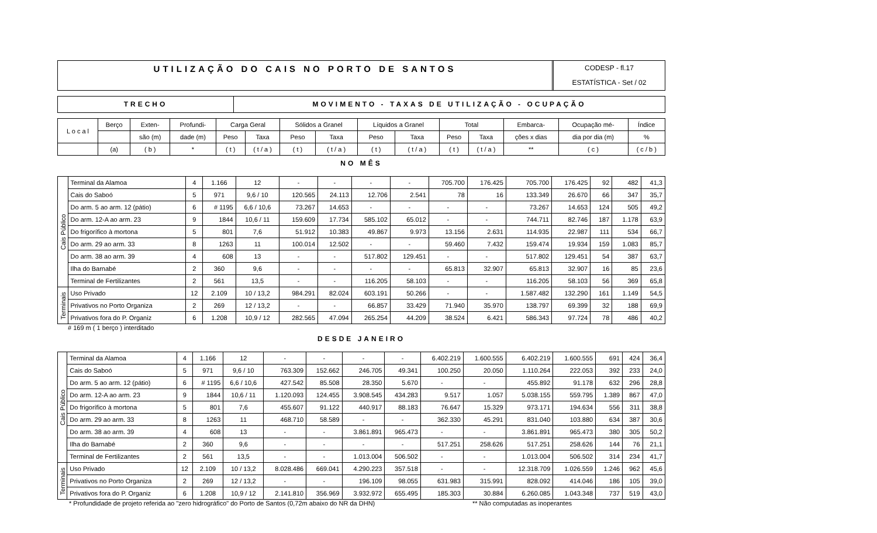UTILIZAÇÃO DO CAIS NO PORTO DE SANTOS
CODESP - fl.17
ESTATÍSTICA - Set / 02
TRECHO MOVIMENTO - TAXAS DE UTILIZAÇÃO - OCUPAÇÃO
| L o c a l | Berço | Exten- | Profundi- | Carga Geral | | Sólidos a Granel | | Líquidos a Granel | | Total | | Embarca- | Ocupação mé- | Índice |
| --- | --- | --- | --- | --- | --- | --- | --- | --- | --- | --- | --- | --- | --- | --- |
| | | são (m) | dade (m) | Peso | Taxa | Peso | Taxa | Peso | Taxa | Peso | Taxa | ções x dias | dia por dia (m) | % |
| | (a) | ( b ) | * | ( t ) | ( t / a ) | ( t ) | ( t / a ) | ( t ) | ( t / a ) | ( t ) | ( t / a ) | ** | ( c ) | ( c / b ) |
NO MÊS
| Cais Público | Terminal da Alamoa | 4 | 1.166 | 12 | - | - | - | - | 705.700 | 176.425 | 705.700 | 176.425 | 92 | 482 | 41,3 |
| | Cais do Saboó | 5 | 971 | 9,6 / 10 | 120.565 | 24.113 | 12.706 | 2.541 | 78 | 16 | 133.349 | 26.670 | 66 | 347 | 35,7 |
| | Do arm. 5 ao arm. 12 (pátio) | 6 | # 1195 | 6,6 / 10,6 | 73.267 | 14.653 | - | - | - | - | 73.267 | 14.653 | 124 | 505 | 49,2 |
| | Do arm. 12-A ao arm. 23 | 9 | 1844 | 10,6 / 11 | 159.609 | 17.734 | 585.102 | 65.012 | - | - | 744.711 | 82.746 | 187 | 1.178 | 63,9 |
| | Do frigorífico à mortona | 5 | 801 | 7,6 | 51.912 | 10.383 | 49.867 | 9.973 | 13.156 | 2.631 | 114.935 | 22.987 | 111 | 534 | 66,7 |
| | Do arm. 29 ao arm. 33 | 8 | 1263 | 11 | 100.014 | 12.502 | - | - | 59.460 | 7.432 | 159.474 | 19.934 | 159 | 1.083 | 85,7 |
| | Do arm. 38 ao arm. 39 | 4 | 608 | 13 | - | - | 517.802 | 129.451 | - | - | 517.802 | 129.451 | 54 | 387 | 63,7 |
| | Ilha do Barnabé | 2 | 360 | 9,6 | - | - | - | - | 65.813 | 32.907 | 65.813 | 32.907 | 16 | 85 | 23,6 |
| | Terminal de Fertilizantes | 2 | 561 | 13,5 | - | - | 116.205 | 58.103 | - | - | 116.205 | 58.103 | 56 | 369 | 65,8 |
| Terminais | Uso Privado | 12 | 2.109 | 10 / 13,2 | 984.291 | 82.024 | 603.191 | 50.266 | - | - | 1.587.482 | 132.290 | 161 | 1.149 | 54,5 |
| | Privativos no Porto Organiza | 2 | 269 | 12 / 13,2 | - | - | 66.857 | 33.429 | 71.940 | 35.970 | 138.797 | 69.399 | 32 | 188 | 69,9 |
| | Privativos fora do P. Organiz | 6 | 1.208 | 10,9 / 12 | 282.565 | 47.094 | 265.254 | 44.209 | 38.524 | 6.421 | 586.343 | 97.724 | 78 | 486 | 40,2 |
# 169 m ( 1 berço ) interditado
DESDE JANEIRO
| Cais Público | Terminal da Alamoa | 4 | 1.166 | 12 | - | - | - | - | 6.402.219 | 1.600.555 | 6.402.219 | 1.600.555 | 691 | 424 | 36,4 |
| | Cais do Saboó | 5 | 971 | 9,6 / 10 | 763.309 | 152.662 | 246.705 | 49.341 | 100.250 | 20.050 | 1.110.264 | 222.053 | 392 | 233 | 24,0 |
| | Do arm. 5 ao arm. 12 (pátio) | 6 | # 1195 | 6,6 / 10,6 | 427.542 | 85.508 | 28.350 | 5.670 | - | - | 455.892 | 91.178 | 632 | 296 | 28,8 |
| | Do arm. 12-A ao arm. 23 | 9 | 1844 | 10,6 / 11 | 1.120.093 | 124.455 | 3.908.545 | 434.283 | 9.517 | 1.057 | 5.038.155 | 559.795 | 1.389 | 867 | 47,0 |
| | Do frigorífico à mortona | 5 | 801 | 7,6 | 455.607 | 91.122 | 440.917 | 88.183 | 76.647 | 15.329 | 973.171 | 194.634 | 556 | 311 | 38,8 |
| | Do arm. 29 ao arm. 33 | 8 | 1263 | 11 | 468.710 | 58.589 | - | - | 362.330 | 45.291 | 831.040 | 103.880 | 634 | 387 | 30,6 |
| | Do arm. 38 ao arm. 39 | 4 | 608 | 13 | - | - | 3.861.891 | 965.473 | - | - | 3.861.891 | 965.473 | 380 | 305 | 50,2 |
| | Ilha do Barnabé | 2 | 360 | 9,6 | - | - | - | - | 517.251 | 258.626 | 517.251 | 258.626 | 144 | 76 | 21,1 |
| | Terminal de Fertilizantes | 2 | 561 | 13,5 | - | - | 1.013.004 | 506.502 | - | - | 1.013.004 | 506.502 | 314 | 234 | 41,7 |
| Terminais | Uso Privado | 12 | 2.109 | 10 / 13,2 | 8.028.486 | 669.041 | 4.290.223 | 357.518 | - | - | 12.318.709 | 1.026.559 | 1.246 | 962 | 45,6 |
| | Privativos no Porto Organiza | 2 | 269 | 12 / 13,2 | - | - | 196.109 | 98.055 | 631.983 | 315.991 | 828.092 | 414.046 | 186 | 105 | 39,0 |
| | Privativos fora do P. Organiz | 6 | 1.208 | 10,9 / 12 | 2.141.810 | 356.969 | 3.932.972 | 655.495 | 185.303 | 30.884 | 6.260.085 | 1.043.348 | 737 | 519 | 43,0 |
* Profundidade de projeto referida ao "zero hidrográfico" do Porto de Santos (0,72m abaixo do NR da DHN) ** Não computadas as inoperantes